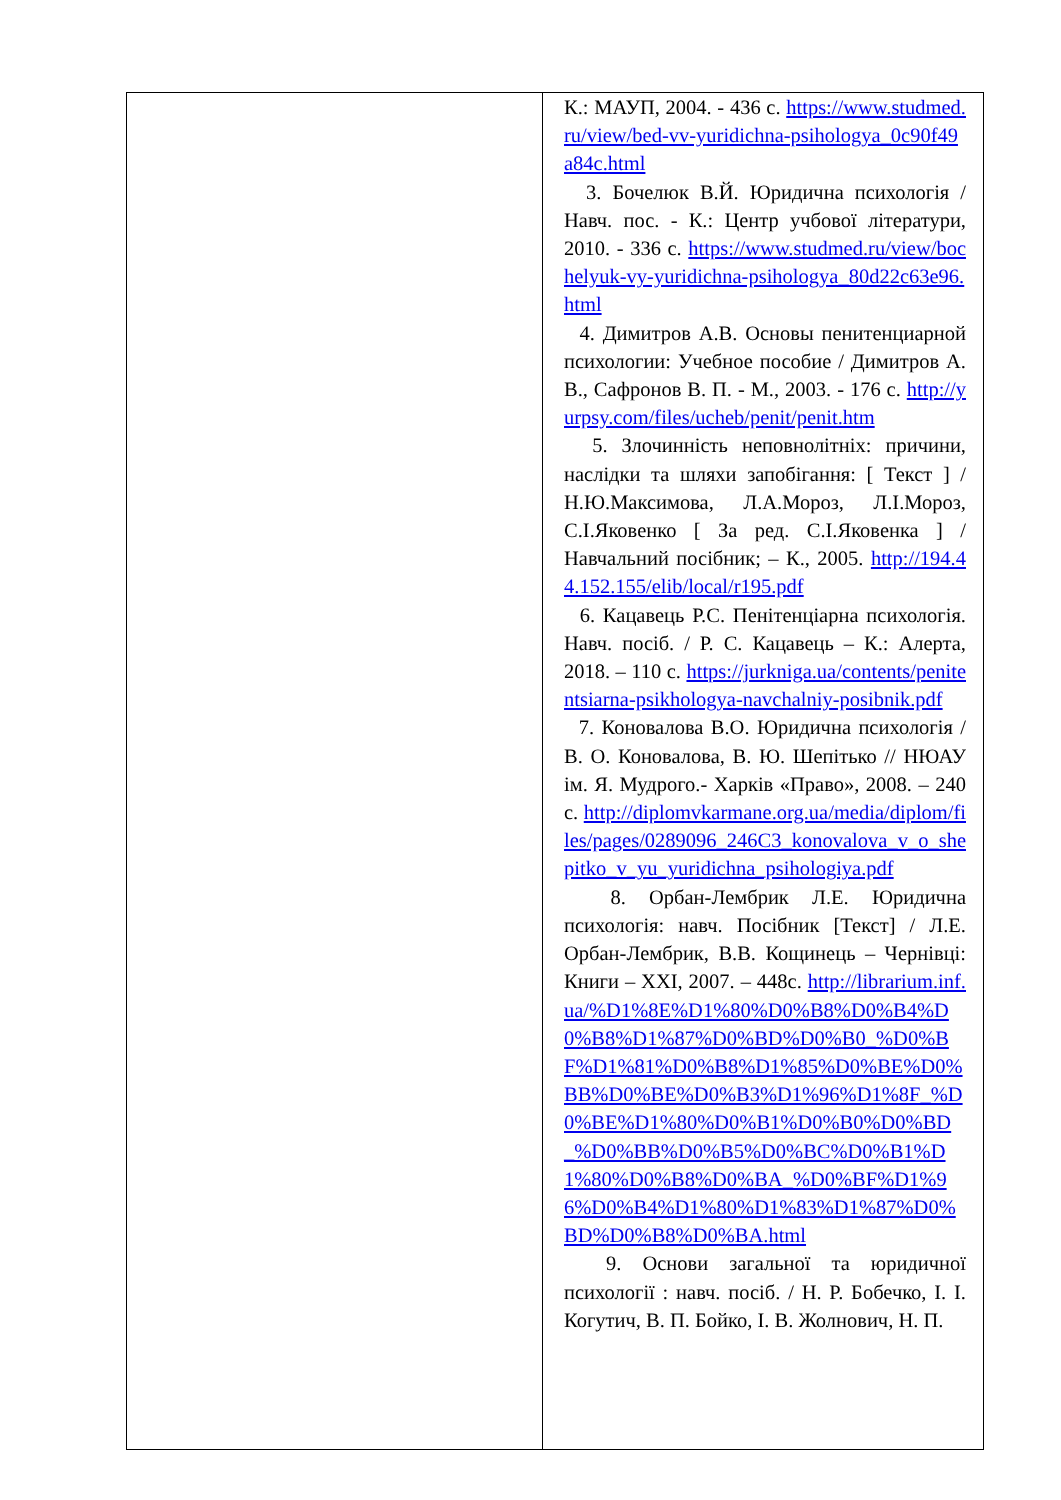| | К.: МАУП, 2004. - 436 с. https://www.studmed.ru/view/bed-vv-yuridichna-psihologya_0c90f49a84c.html 3. Бочелюк В.Й. Юридична психологія / Навч. пос. - К.: Центр учбової літератури, 2010. - 336 с. https://www.studmed.ru/view/bochelyuk-vy-yuridichna-psihologya_80d22c63e96.html 4. Димитров А.В. Основы пенитенциарной психологии: Учебное пособие / Димитров А. В., Сафронов В. П. - М., 2003. - 176 с. http://yurpsy.com/files/ucheb/penit/penit.htm 5. Злочинність неповнолітніх: причини, наслідки та шляхи запобігання: [ Текст ] / Н.Ю.Максимова, Л.А.Мороз, Л.І.Мороз, С.І.Яковенко [ За ред. С.І.Яковенка ] / Навчальний посібник; – К., 2005. http://194.44.152.155/elib/local/r195.pdf 6. Кацавець Р.С. Пенітенціарна психологія. Навч. посіб. / Р. С. Кацавець – К.: Алерта, 2018. – 110 с. https://jurkniga.ua/contents/penitentsiarna-psikhologya-navchalniy-posibnik.pdf 7. Коновалова В.О. Юридична психологія / В. О. Коновалова, В. Ю. Шепітько // НЮАУ ім. Я. Мудрого.- Харків «Право», 2008. – 240 с. http://diplomvkarmane.org.ua/media/diplom/files/pages/0289096_246C3_konovalova_v_o_shepitko_v_yu_yuridichna_psihologiya.pdf 8. Орбан-Лембрик Л.Е. Юридична психологія: навч. Посібник [Текст] / Л.Е. Орбан-Лембрик, В.В. Кощинець – Чернівці: Книги – XXI, 2007. – 448с. http://librarium.inf.ua/%D1%8E%D1%80%D0%B8%D0%B4%D0%B8%D1%87%D0%BD%D0%B0_%D0%BF%D1%81%D0%B8%D1%85%D0%BE%D0%BB%D0%BE%D0%B3%D1%96%D1%8F_%D0%BE%D1%80%D0%B1%D0%B0%D0%BD_%D0%BB%D0%B5%D0%BC%D0%B1%D1%80%D0%B8%D0%BA_%D0%BF%D1%96%D0%B4%D1%80%D1%83%D1%87%D0%BD%D0%B8%D0%BA.html 9. Основи загальної та юридичної психології : навч. посіб. / Н. Р. Бобечко, І. І. Когутич, В. П. Бойко, І. В. Жолнович, Н. П. |